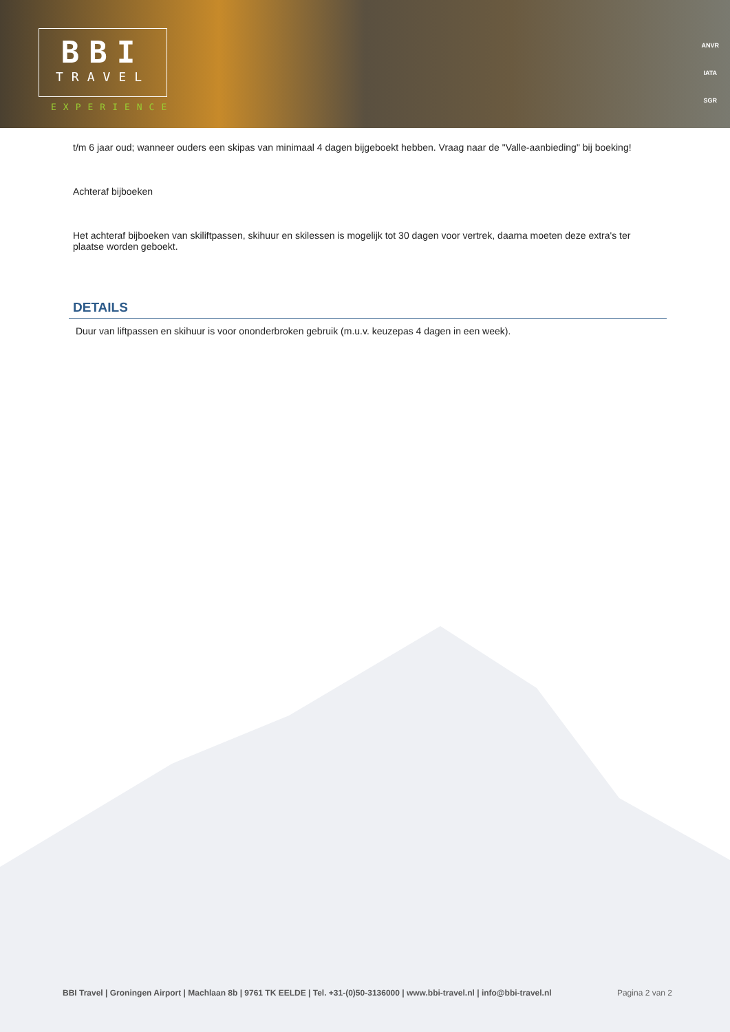BBI
TRAVEL
EXPERIENCE
ANVR
IATA
SGR
t/m 6 jaar oud; wanneer ouders een skipas van minimaal 4 dagen bijgeboekt hebben. Vraag naar de "Valle-aanbieding" bij boeking!
Achteraf bijboeken
Het achteraf bijboeken van skiliftpassen, skihuur en skilessen is mogelijk tot 30 dagen voor vertrek, daarna moeten deze extra's ter plaatse worden geboekt.
DETAILS
Duur van liftpassen en skihuur is voor ononderbroken gebruik (m.u.v. keuzepas 4 dagen in een week).
BBI Travel | Groningen Airport | Machlaan 8b | 9761 TK EELDE | Tel. +31-(0)50-3136000 | www.bbi-travel.nl | info@bbi-travel.nl Pagina 2 van 2